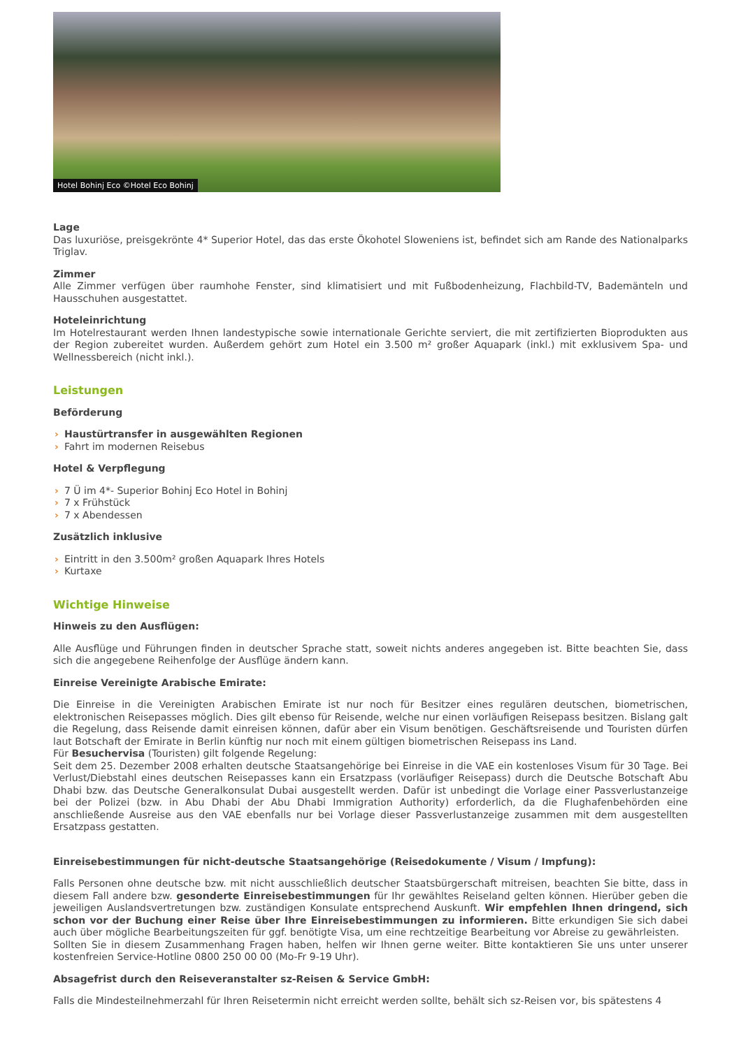Hotel Bohinj Eco ©Hotel Eco Bohinj
Lage
Das luxuriöse, preisgekrönte 4* Superior Hotel, das das erste Ökohotel Sloweniens ist, befindet sich am Rande des Nationalparks Triglav.
Zimmer
Alle Zimmer verfügen über raumhohe Fenster, sind klimatisiert und mit Fußbodenheizung, Flachbild-TV, Bademänteln und Hausschuhen ausgestattet.
Hoteleinrichtung
Im Hotelrestaurant werden Ihnen landestypische sowie internationale Gerichte serviert, die mit zertifizierten Bioprodukten aus der Region zubereitet wurden. Außerdem gehört zum Hotel ein 3.500 m² großer Aquapark (inkl.) mit exklusivem Spa- und Wellnessbereich (nicht inkl.).
Leistungen
Beförderung
› Haustürtransfer in ausgewählten Regionen
› Fahrt im modernen Reisebus
Hotel & Verpflegung
› 7 Ü im 4*- Superior Bohinj Eco Hotel in Bohinj
› 7 x Frühstück
› 7 x Abendessen
Zusätzlich inklusive
› Eintritt in den 3.500m² großen Aquapark Ihres Hotels
› Kurtaxe
Wichtige Hinweise
Hinweis zu den Ausflügen:
Alle Ausflüge und Führungen finden in deutscher Sprache statt, soweit nichts anderes angegeben ist. Bitte beachten Sie, dass sich die angegebene Reihenfolge der Ausflüge ändern kann.
Einreise Vereinigte Arabische Emirate:
Die Einreise in die Vereinigten Arabischen Emirate ist nur noch für Besitzer eines regulären deutschen, biometrischen, elektronischen Reisepasses möglich. Dies gilt ebenso für Reisende, welche nur einen vorläufigen Reisepass besitzen. Bislang galt die Regelung, dass Reisende damit einreisen können, dafür aber ein Visum benötigen. Geschäftsreisende und Touristen dürfen laut Botschaft der Emirate in Berlin künftig nur noch mit einem gültigen biometrischen Reisepass ins Land.
Für Besuchervisa (Touristen) gilt folgende Regelung:
Seit dem 25. Dezember 2008 erhalten deutsche Staatsangehörige bei Einreise in die VAE ein kostenloses Visum für 30 Tage. Bei Verlust/Diebstahl eines deutschen Reisepasses kann ein Ersatzpass (vorläufiger Reisepass) durch die Deutsche Botschaft Abu Dhabi bzw. das Deutsche Generalkonsulat Dubai ausgestellt werden. Dafür ist unbedingt die Vorlage einer Passverlustanzeige bei der Polizei (bzw. in Abu Dhabi der Abu Dhabi Immigration Authority) erforderlich, da die Flughafenbehörden eine anschließende Ausreise aus den VAE ebenfalls nur bei Vorlage dieser Passverlustanzeige zusammen mit dem ausgestellten Ersatzpass gestatten.
Einreisebestimmungen für nicht-deutsche Staatsangehörige (Reisedokumente / Visum / Impfung):
Falls Personen ohne deutsche bzw. mit nicht ausschließlich deutscher Staatsbürgerschaft mitreisen, beachten Sie bitte, dass in diesem Fall andere bzw. gesonderte Einreisebestimmungen für Ihr gewähltes Reiseland gelten können. Hierüber geben die jeweiligen Auslandsvertretungen bzw. zuständigen Konsulate entsprechend Auskunft. Wir empfehlen Ihnen dringend, sich schon vor der Buchung einer Reise über Ihre Einreisebestimmungen zu informieren. Bitte erkundigen Sie sich dabei auch über mögliche Bearbeitungszeiten für ggf. benötigte Visa, um eine rechtzeitige Bearbeitung vor Abreise zu gewährleisten.
Sollten Sie in diesem Zusammenhang Fragen haben, helfen wir Ihnen gerne weiter. Bitte kontaktieren Sie uns unter unserer kostenfreien Service-Hotline 0800 250 00 00 (Mo-Fr 9-19 Uhr).
Absagefrist durch den Reiseveranstalter sz-Reisen & Service GmbH:
Falls die Mindesteilnehmerzahl für Ihren Reisetermin nicht erreicht werden sollte, behält sich sz-Reisen vor, bis spätestens 4